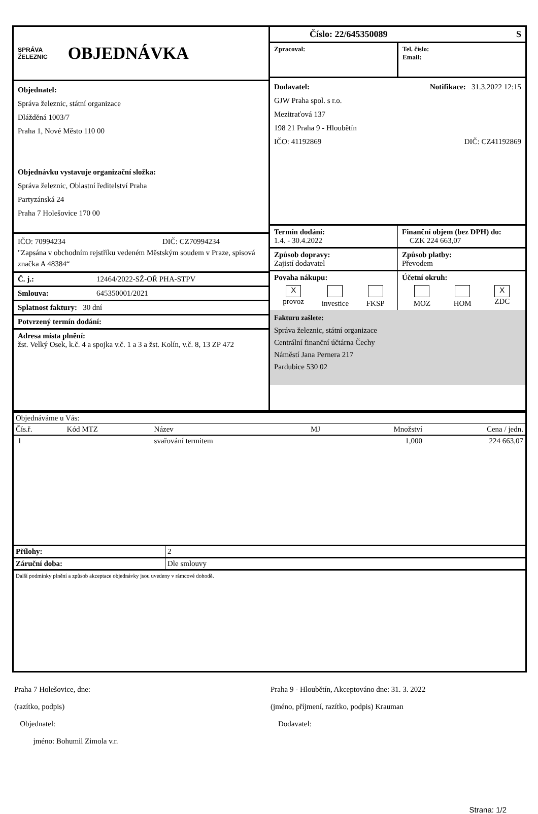SPRÁVA
ŽELEZNIC
OBJEDNÁVKA
Objednatel:
Správa železnic, státní organizace
Dlážděná 1003/7
Praha 1, Nové Město 110 00
Objednávku vystavuje organizační složka:
Správa železnic, Oblastní ředitelství Praha
Partyzánská 24
Praha 7 Holešovice 170 00
IČO: 70994234 DIČ: CZ70994234
"Zapsána v obchodním rejstříku vedeném Městským soudem v Praze, spisová značka A 48384“
Č. j.: 12464/2022-SŽ-OŘ PHA-STPV
Smlouva: 645350001/2021
Splatnost faktury: 30 dní
Potvrzený termín dodání:
Adresa místa plnění:
žst. Velký Osek, k.č. 4 a spojka v.č. 1 a 3 a žst. Kolín, v.č. 8, 13 ZP 472
Číslo: 22/645350089 S
Zpracoval: Tel. číslo:
Email:
Dodavatel: Notifikace: 31.3.2022 12:15
GJW Praha spol. s r.o.
Mezitraťová 137
198 21 Praha 9 - Hloubětín
IČO: 41192869 DIČ: CZ41192869
Termín dodání:
1.4. - 30.4.2022
Finanční objem (bez DPH) do:
CZK 224 663,07
Způsob dopravy:
Zajistí dodavatel
Způsob platby:
Převodem
Povaha nákupu:
X
provoz
investice
FKSP
Účetní okruh:
MOZ
HOM
X
ZDC
Fakturu zašlete:
Správa železnic, státní organizace
Centrální finanční účtárna Čechy
Náměstí Jana Pernera 217
Pardubice 530 02
| Objednáváme u Vás: | | | | | |
| Čís.ř. | Kód MTZ | Název | MJ | Množství | Cena / jedn. |
| 1 | | svařování termitem | | 1,000 | 224 663,07 |
| Přílohy: | 2 |
| Záruční doba: | Dle smlouvy |
Další podmínky plnění a způsob akceptace objednávky jsou uvedeny v rámcové dohodě.
Praha 7 Holešovice, dne:
(razítko, podpis)
Objednatel:
jméno: Bohumil Zimola v.r.
Praha 9 - Hloubětín, Akceptováno dne: 31. 3. 2022
(jméno, příjmení, razítko, podpis) Krauman
Dodavatel:
Strana: 1/2